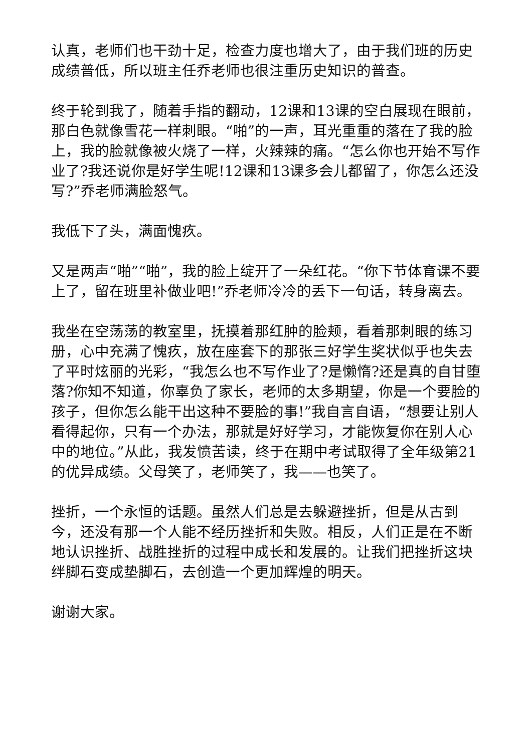认真，老师们也干劲十足，检查力度也增大了，由于我们班的历史成绩普低，所以班主任乔老师也很注重历史知识的普查。
终于轮到我了，随着手指的翻动，12课和13课的空白展现在眼前，那白色就像雪花一样刺眼。“啪”的一声，耳光重重的落在了我的脸上，我的脸就像被火烧了一样，火辣辣的痛。“怎么你也开始不写作业了?我还说你是好学生呢!12课和13课多会儿都留了，你怎么还没写?”乔老师满脸怒气。
我低下了头，满面愧疚。
又是两声“啪”“啪”，我的脸上绽开了一朵红花。“你下节体育课不要上了，留在班里补做业吧!”乔老师冷冷的丢下一句话，转身离去。
我坐在空荡荡的教室里，抚摸着那红肿的脸颊，看着那刺眼的练习册，心中充满了愧疚，放在座套下的那张三好学生奖状似乎也失去了平时炫丽的光彩，“我怎么也不写作业了?是懒惰?还是真的自甘堕落?你知不知道，你辜负了家长，老师的太多期望，你是一个要脸的孩子，但你怎么能干出这种不要脸的事!”我自言自语，“想要让别人看得起你，只有一个办法，那就是好好学习，才能恢复你在别人心中的地位。”从此，我发愤苦读，终于在期中考试取得了全年级第21的优异成绩。父母笑了，老师笑了，我——也笑了。
挫折，一个永恒的话题。虽然人们总是去躲避挫折，但是从古到今，还没有那一个人能不经历挫折和失败。相反，人们正是在不断地认识挫折、战胜挫折的过程中成长和发展的。让我们把挫折这块绊脚石变成垫脚石，去创造一个更加辉煌的明天。
谢谢大家。